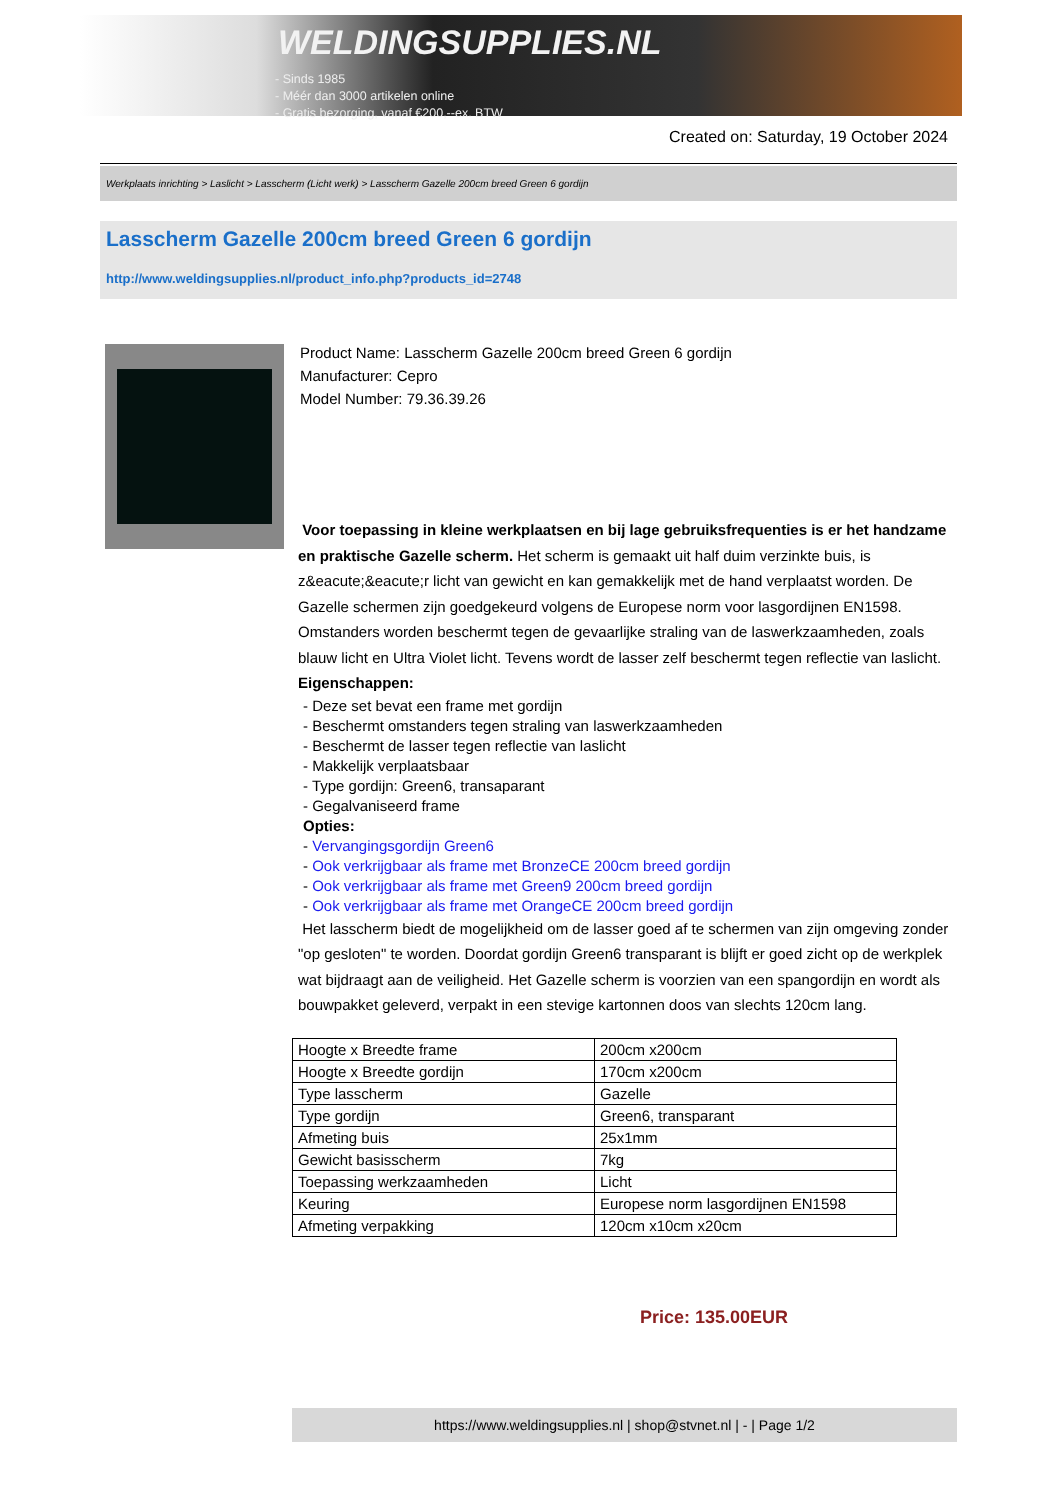WELDINGSUPPLIES.NL
- Sinds 1985
- Méér dan 3000 artikelen online
- Gratis bezorging, vanaf €200,--ex. BTW
Created on: Saturday, 19 October 2024
Werkplaats inrichting > Laslicht > Lasscherm (Licht werk) > Lasscherm Gazelle 200cm breed Green 6 gordijn
Lasscherm Gazelle 200cm breed Green 6 gordijn
http://www.weldingsupplies.nl/product_info.php?products_id=2748
Product Name: Lasscherm Gazelle 200cm breed Green 6 gordijn
Manufacturer: Cepro
Model Number: 79.36.39.26
Voor toepassing in kleine werkplaatsen en bij lage gebruiksfrequenties is er het handzame en praktische Gazelle scherm. Het scherm is gemaakt uit half duim verzinkte buis, is z&eacute;&eacute;r licht van gewicht en kan gemakkelijk met de hand verplaatst worden. De Gazelle schermen zijn goedgekeurd volgens de Europese norm voor lasgordijnen EN1598. Omstanders worden beschermt tegen de gevaarlijke straling van de laswerkzaamheden, zoals blauw licht en Ultra Violet licht. Tevens wordt de lasser zelf beschermt tegen reflectie van laslicht. Eigenschappen:
- Deze set bevat een frame met gordijn
- Beschermt omstanders tegen straling van laswerkzaamheden
- Beschermt de lasser tegen reflectie van laslicht
- Makkelijk verplaatsbaar
- Type gordijn: Green6, transaparant
- Gegalvaniseerd frame
Opties:
- Vervangingsgordijn Green6
- Ook verkrijgbaar als frame met BronzeCE 200cm breed gordijn
- Ook verkrijgbaar als frame met Green9 200cm breed gordijn
- Ook verkrijgbaar als frame met OrangeCE 200cm breed gordijn
Het lasscherm biedt de mogelijkheid om de lasser goed af te schermen van zijn omgeving zonder "op gesloten" te worden. Doordat gordijn Green6 transparant is blijft er goed zicht op de werkplek wat bijdraagt aan de veiligheid. Het Gazelle scherm is voorzien van een spangordijn en wordt als bouwpakket geleverd, verpakt in een stevige kartonnen doos van slechts 120cm lang.
| Hoogte x Breedte frame | 200cm x200cm |
| Hoogte x Breedte gordijn | 170cm x200cm |
| Type lasscherm | Gazelle |
| Type gordijn | Green6, transparant |
| Afmeting buis | 25x1mm |
| Gewicht basisscherm | 7kg |
| Toepassing werkzaamheden | Licht |
| Keuring | Europese norm lasgordijnen EN1598 |
| Afmeting verpakking | 120cm x10cm x20cm |
Price: 135.00EUR
https://www.weldingsupplies.nl | shop@stvnet.nl | - | Page 1/2